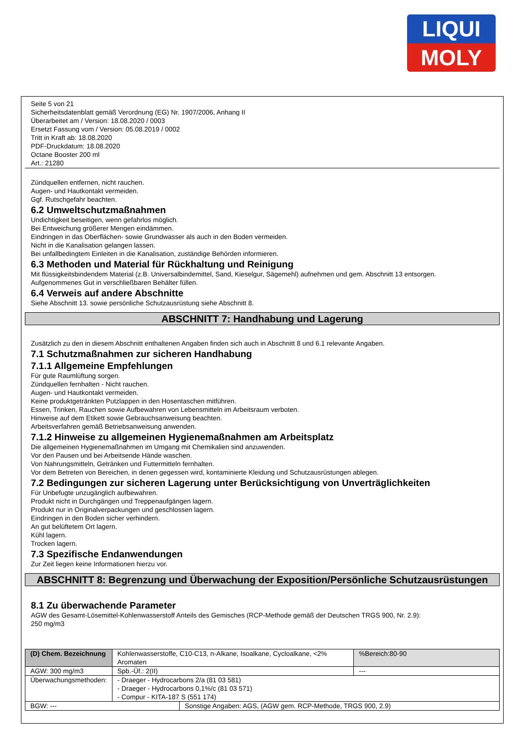LIQUI
MOLY
Seite 5 von 21
Sicherheitsdatenblatt gemäß Verordnung (EG) Nr. 1907/2006, Anhang II
Überarbeitet am / Version: 18.08.2020 / 0003
Ersetzt Fassung vom / Version: 05.08.2019 / 0002
Tritt in Kraft ab: 18.08.2020
PDF-Druckdatum: 18.08.2020
Octane Booster 200 ml
Art.: 21280
Zündquellen entfernen, nicht rauchen.
Augen- und Hautkontakt vermeiden.
Ggf. Rutschgefahr beachten.
6.2 Umweltschutzmaßnahmen
Undichtigkeit beseitigen, wenn gefahrlos möglich.
Bei Entweichung größerer Mengen eindämmen.
Eindringen in das Oberflächen- sowie Grundwasser als auch in den Boden vermeiden.
Nicht in die Kanalisation gelangen lassen.
Bei unfallbedingtem Einleiten in die Kanalisation, zuständige Behörden informieren.
6.3 Methoden und Material für Rückhaltung und Reinigung
Mit flüssigkeitsbindendem Material (z.B. Universalbindemittel, Sand, Kieselgur, Sägemehl) aufnehmen und gem. Abschnitt 13 entsorgen.
Aufgenommenes Gut in verschließbaren Behälter füllen.
6.4 Verweis auf andere Abschnitte
Siehe Abschnitt 13. sowie persönliche Schutzausrüstung siehe Abschnitt 8.
ABSCHNITT 7: Handhabung und Lagerung
Zusätzlich zu den in diesem Abschnitt enthaltenen Angaben finden sich auch in Abschnitt 8 und 6.1 relevante Angaben.
7.1 Schutzmaßnahmen zur sicheren Handhabung
7.1.1 Allgemeine Empfehlungen
Für gute Raumlüftung sorgen.
Zündquellen fernhalten - Nicht rauchen.
Augen- und Hautkontakt vermeiden.
Keine produktgetränkten Putzlappen in den Hosentaschen mitführen.
Essen, Trinken, Rauchen sowie Aufbewahren von Lebensmitteln im Arbeitsraum verboten.
Hinweise auf dem Etikett sowie Gebrauchsanweisung beachten.
Arbeitsverfahren gemäß Betriebsanweisung anwenden.
7.1.2 Hinweise zu allgemeinen Hygienemaßnahmen am Arbeitsplatz
Die allgemeinen Hygienemaßnahmen im Umgang mit Chemikalien sind anzuwenden.
Vor den Pausen und bei Arbeitsende Hände waschen.
Von Nahrungsmitteln, Getränken und Futtermitteln fernhalten.
Vor dem Betreten von Bereichen, in denen gegessen wird, kontaminierte Kleidung und Schutzausrüstungen ablegen.
7.2 Bedingungen zur sicheren Lagerung unter Berücksichtigung von Unverträglichkeiten
Für Unbefugte unzugänglich aufbewahren.
Produkt nicht in Durchgängen und Treppenaufgängen lagern.
Produkt nur in Originalverpackungen und geschlossen lagern.
Eindringen in den Boden sicher verhindern.
An gut belüftetem Ort lagern.
Kühl lagern.
Trocken lagern.
7.3 Spezifische Endanwendungen
Zur Zeit liegen keine Informationen hierzu vor.
ABSCHNITT 8: Begrenzung und Überwachung der Exposition/Persönliche Schutzausrüstungen
8.1 Zu überwachende Parameter
AGW des Gesamt-Lösemittel-Kohlenwasserstoff Anteils des Gemisches (RCP-Methode gemäß der Deutschen TRGS 900, Nr. 2.9):
250 mg/m3
| (D) Chem. Bezeichnung | Kohlenwasserstoffe, C10-C13, n-Alkane, Isoalkane, Cycloalkane, <2% Aromaten | | | %Bereich:80-90 |
| AGW: 300 mg/m3 | | Spb.-Üf.: 2(II) | | --- |
| Überwachungsmethoden: | - Draeger - Hydrocarbons 2/a (81 03 581) - Draeger - Hydrocarbons 0,1%/c (81 03 571) - Compur - KITA-187 S (551 174) | | | |
| BGW: --- | | | Sonstige Angaben: AGS, (AGW gem. RCP-Methode, TRGS 900, 2.9) | |